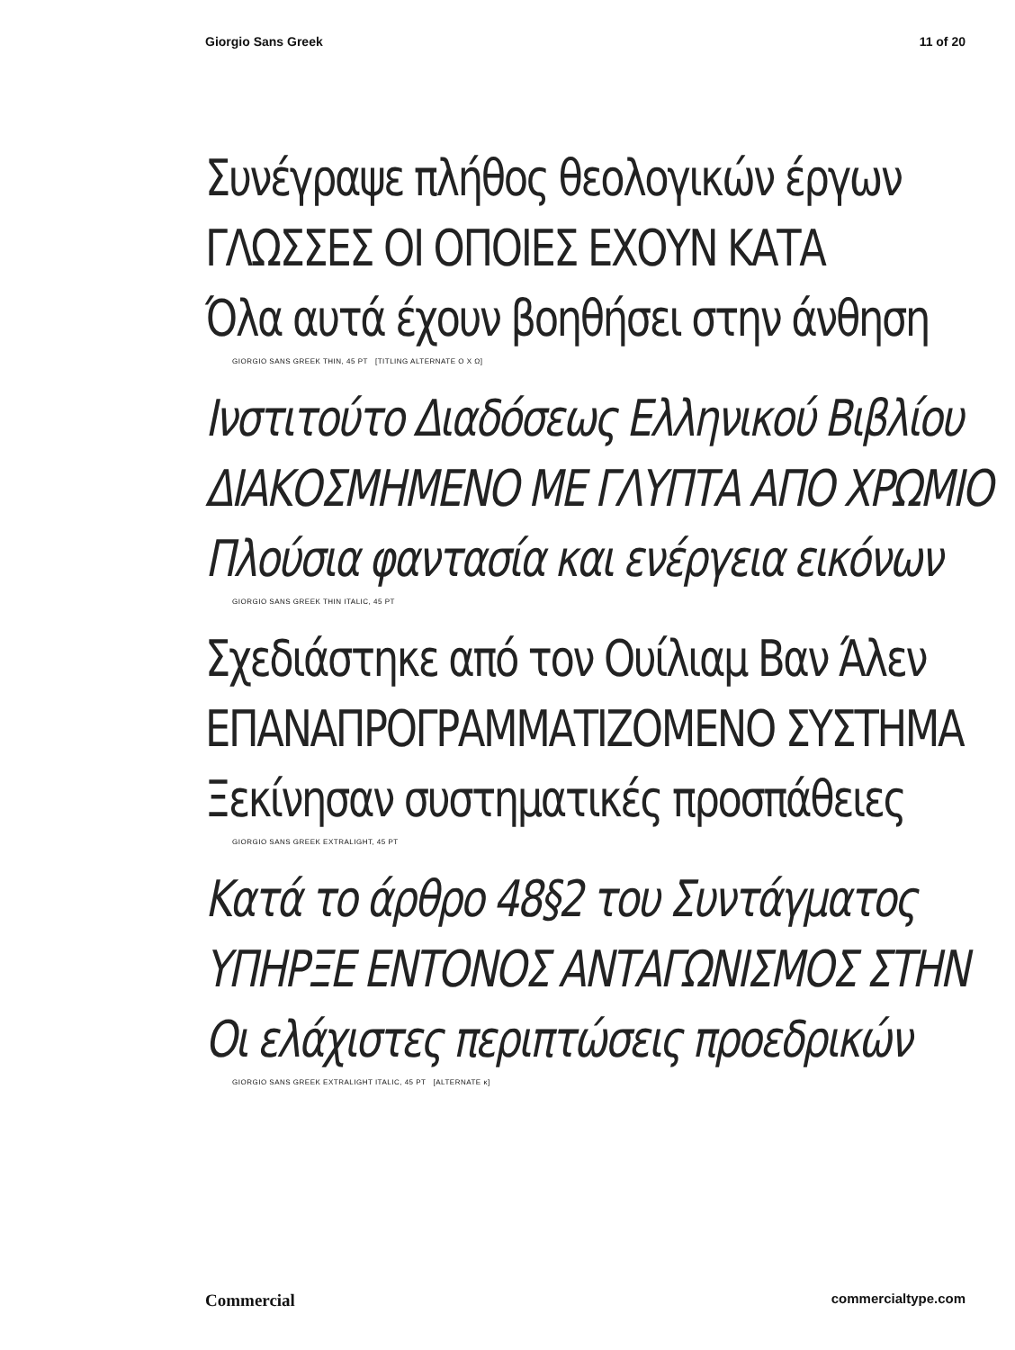Giorgio Sans Greek 11 of 20
Συνέγραψε πλήθος θεολογικών έργων
ΓΛΩΣΣΕΣ ΟΙ ΟΠΟΙΕΣ ΕΧΟΥΝ ΚΑΤΑ
Όλα αυτά έχουν βοηθήσει στην άνθηση
GIORGIO SANS GREEK THIN, 45 PT [TITLING ALTERNATE Ο Χ Ω]
Ινστιτούτο Διαδόσεως Ελληνικού Βιβλίου
ΔΙΑΚΟΣΜΗΜΕΝΟ ΜΕ ΓΛΥΠΤΑ ΑΠΟ ΧΡΩΜΙΟ
Πλούσια φαντασία και ενέργεια εικόνων
GIORGIO SANS GREEK THIN ITALIC, 45 PT
Σχεδιάστηκε από τον Ουίλιαμ Βαν Άλεν
ΕΠΑΝΑΠΡΟΓΡΑΜΜΑΤΙΖΟΜΕΝΟ ΣΥΣΤΗΜΑ
Ξεκίνησαν συστηματικές προσπάθειες
GIORGIO SANS GREEK EXTRALIGHT, 45 PT
Κατά το άρθρο 48§2 του Συντάγματος
ΥΠΗΡΞΕ ΕΝΤΟΝΟΣ ΑΝΤΑΓΩΝΙΣΜΟΣ ΣΤΗΝ
Οι ελάχιστες περιπτώσεις προεδρικών
GIORGIO SANS GREEK EXTRALIGHT ITALIC, 45 PT [ALTERNATE κ]
Commercial commercialtype.com